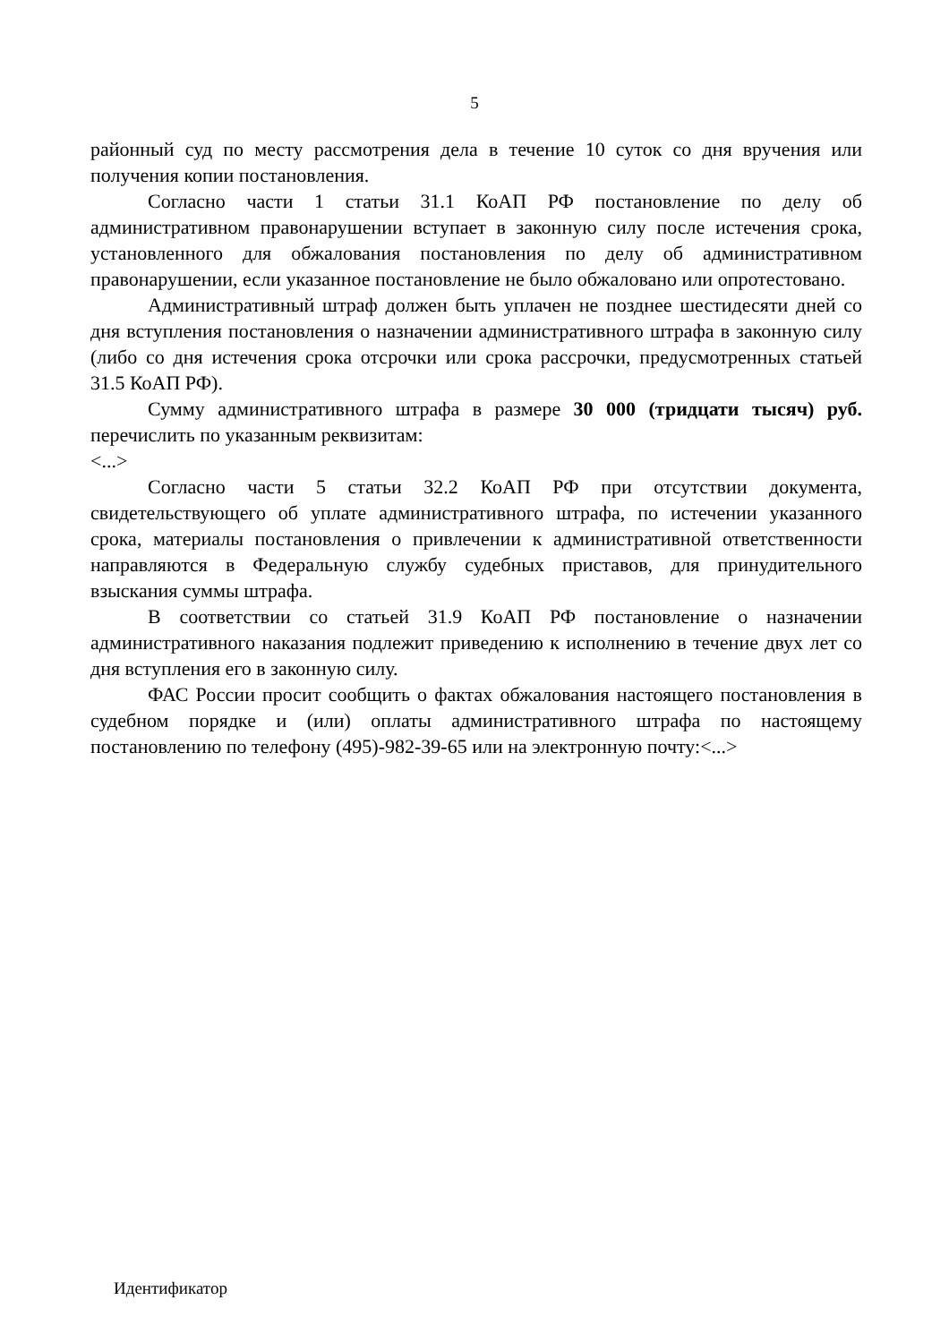5
районный суд по месту рассмотрения дела в течение 10 суток со дня вручения или получения копии постановления.
Согласно части 1 статьи 31.1 КоАП РФ постановление по делу об административном правонарушении вступает в законную силу после истечения срока, установленного для обжалования постановления по делу об административном правонарушении, если указанное постановление не было обжаловано или опротестовано.
Административный штраф должен быть уплачен не позднее шестидесяти дней со дня вступления постановления о назначении административного штрафа в законную силу (либо со дня истечения срока отсрочки или срока рассрочки, предусмотренных статьей 31.5 КоАП РФ).
Сумму административного штрафа в размере 30 000 (тридцати тысяч) руб. перечислить по указанным реквизитам:
<...>
Согласно части 5 статьи 32.2 КоАП РФ при отсутствии документа, свидетельствующего об уплате административного штрафа, по истечении указанного срока, материалы постановления о привлечении к административной ответственности направляются в Федеральную службу судебных приставов, для принудительного взыскания суммы штрафа.
В соответствии со статьей 31.9 КоАП РФ постановление о назначении административного наказания подлежит приведению к исполнению в течение двух лет со дня вступления его в законную силу.
ФАС России просит сообщить о фактах обжалования настоящего постановления в судебном порядке и (или) оплаты административного штрафа по настоящему постановлению по телефону (495)-982-39-65 или на электронную почту:<...>
Идентификатор